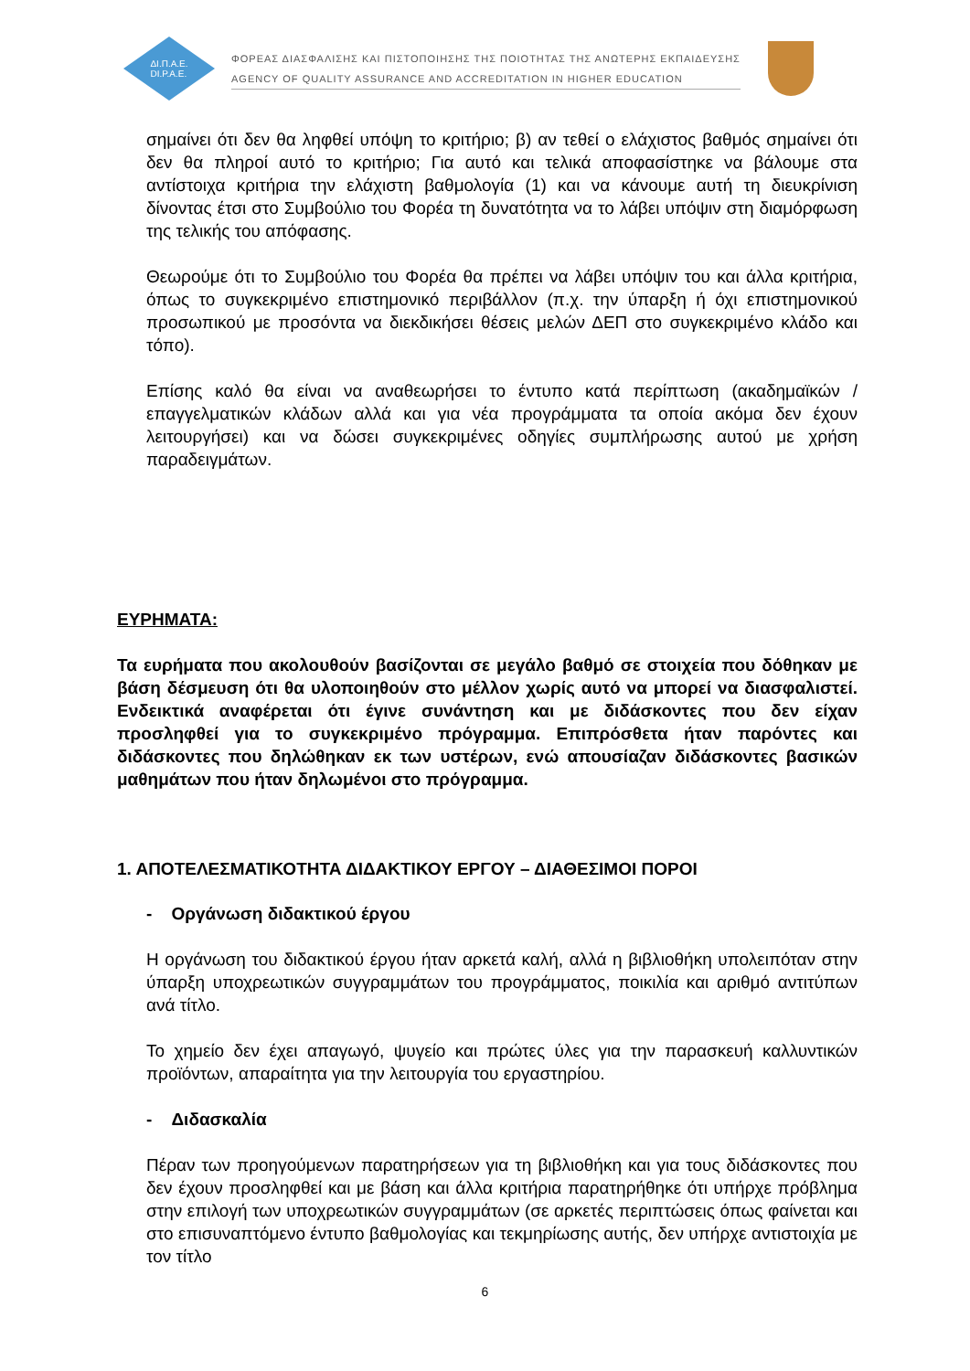ΔΙ.Π.Α.Ε.
DI.P.A.E.
ΦΟΡΕΑΣ ΔΙΑΣΦΑΛΙΣΗΣ ΚΑΙ ΠΙΣΤΟΠΟΙΗΣΗΣ ΤΗΣ ΠΟΙΟΤΗΤΑΣ ΤΗΣ ΑΝΩΤΕΡΗΣ ΕΚΠΑΙΔΕΥΣΗΣ
AGENCY OF QUALITY ASSURANCE AND ACCREDITATION IN HIGHER EDUCATION
σημαίνει ότι δεν θα ληφθεί υπόψη το κριτήριο; β) αν τεθεί ο ελάχιστος βαθμός σημαίνει ότι δεν θα πληροί αυτό το κριτήριο; Για αυτό και τελικά αποφασίστηκε να βάλουμε στα αντίστοιχα κριτήρια την ελάχιστη βαθμολογία (1) και να κάνουμε αυτή τη διευκρίνιση δίνοντας έτσι στο Συμβούλιο του Φορέα τη δυνατότητα να το λάβει υπόψιν στη διαμόρφωση της τελικής του απόφασης.
Θεωρούμε ότι το Συμβούλιο του Φορέα θα πρέπει να λάβει υπόψιν του και άλλα κριτήρια, όπως το συγκεκριμένο επιστημονικό περιβάλλον (π.χ. την ύπαρξη ή όχι επιστημονικού προσωπικού με προσόντα να διεκδικήσει θέσεις μελών ΔΕΠ στο συγκεκριμένο κλάδο και τόπο).
Επίσης καλό θα είναι να αναθεωρήσει το έντυπο κατά περίπτωση (ακαδημαϊκών / επαγγελματικών κλάδων αλλά και για νέα προγράμματα τα οποία ακόμα δεν έχουν λειτουργήσει) και να δώσει συγκεκριμένες οδηγίες συμπλήρωσης αυτού με χρήση παραδειγμάτων.
ΕΥΡΗΜΑΤΑ:
Τα ευρήματα που ακολουθούν βασίζονται σε μεγάλο βαθμό σε στοιχεία που δόθηκαν με βάση δέσμευση ότι θα υλοποιηθούν στο μέλλον χωρίς αυτό να μπορεί να διασφαλιστεί. Ενδεικτικά αναφέρεται ότι έγινε συνάντηση και με διδάσκοντες που δεν είχαν προσληφθεί για το συγκεκριμένο πρόγραμμα. Επιπρόσθετα ήταν παρόντες και διδάσκοντες που δηλώθηκαν εκ των υστέρων, ενώ απουσίαζαν διδάσκοντες βασικών μαθημάτων που ήταν δηλωμένοι στο πρόγραμμα.
1. ΑΠΟΤΕΛΕΣΜΑΤΙΚΟΤΗΤΑ ΔΙΔΑΚΤΙΚΟΥ ΕΡΓΟΥ – ΔΙΑΘΕΣΙΜΟΙ ΠΟΡΟΙ
- Οργάνωση διδακτικού έργου
Η οργάνωση του διδακτικού έργου ήταν αρκετά καλή, αλλά η βιβλιοθήκη υπολειπόταν στην ύπαρξη υποχρεωτικών συγγραμμάτων του προγράμματος, ποικιλία και αριθμό αντιτύπων ανά τίτλο.
Το χημείο δεν έχει απαγωγό, ψυγείο και πρώτες ύλες για την παρασκευή καλλυντικών προϊόντων, απαραίτητα για την λειτουργία του εργαστηρίου.
- Διδασκαλία
Πέραν των προηγούμενων παρατηρήσεων για τη βιβλιοθήκη και για τους διδάσκοντες που δεν έχουν προσληφθεί και με βάση και άλλα κριτήρια παρατηρήθηκε ότι υπήρχε πρόβλημα στην επιλογή των υποχρεωτικών συγγραμμάτων (σε αρκετές περιπτώσεις όπως φαίνεται και στο επισυναπτόμενο έντυπο βαθμολογίας και τεκμηρίωσης αυτής, δεν υπήρχε αντιστοιχία με τον τίτλο
6